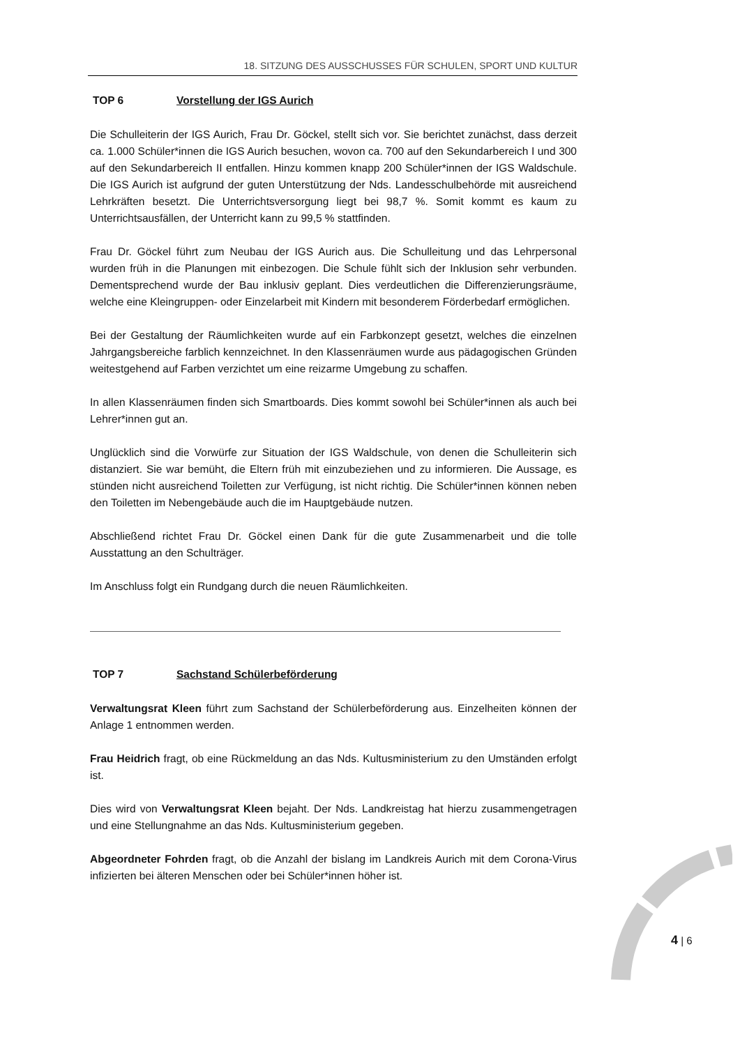18. SITZUNG DES AUSSCHUSSES FÜR SCHULEN, SPORT UND KULTUR
TOP 6 Vorstellung der IGS Aurich
Die Schulleiterin der IGS Aurich, Frau Dr. Göckel, stellt sich vor. Sie berichtet zunächst, dass derzeit ca. 1.000 Schüler*innen die IGS Aurich besuchen, wovon ca. 700 auf den Sekundarbereich I und 300 auf den Sekundarbereich II entfallen. Hinzu kommen knapp 200 Schüler*innen der IGS Waldschule. Die IGS Aurich ist aufgrund der guten Unterstützung der Nds. Landesschulbehörde mit ausreichend Lehrkräften besetzt. Die Unterrichtsversorgung liegt bei 98,7 %. Somit kommt es kaum zu Unterrichtsausfällen, der Unterricht kann zu 99,5 % stattfinden.
Frau Dr. Göckel führt zum Neubau der IGS Aurich aus. Die Schulleitung und das Lehrpersonal wurden früh in die Planungen mit einbezogen. Die Schule fühlt sich der Inklusion sehr verbunden. Dementsprechend wurde der Bau inklusiv geplant. Dies verdeutlichen die Differenzierungsräume, welche eine Kleingruppen- oder Einzelarbeit mit Kindern mit besonderem Förderbedarf ermöglichen.
Bei der Gestaltung der Räumlichkeiten wurde auf ein Farbkonzept gesetzt, welches die einzelnen Jahrgangsbereiche farblich kennzeichnet. In den Klassenräumen wurde aus pädagogischen Gründen weitestgehend auf Farben verzichtet um eine reizarme Umgebung zu schaffen.
In allen Klassenräumen finden sich Smartboards. Dies kommt sowohl bei Schüler*innen als auch bei Lehrer*innen gut an.
Unglücklich sind die Vorwürfe zur Situation der IGS Waldschule, von denen die Schulleiterin sich distanziert. Sie war bemüht, die Eltern früh mit einzubeziehen und zu informieren. Die Aussage, es stünden nicht ausreichend Toiletten zur Verfügung, ist nicht richtig. Die Schüler*innen können neben den Toiletten im Nebengebäude auch die im Hauptgebäude nutzen.
Abschließend richtet Frau Dr. Göckel einen Dank für die gute Zusammenarbeit und die tolle Ausstattung an den Schulträger.
Im Anschluss folgt ein Rundgang durch die neuen Räumlichkeiten.
TOP 7 Sachstand Schülerbeförderung
Verwaltungsrat Kleen führt zum Sachstand der Schülerbeförderung aus. Einzelheiten können der Anlage 1 entnommen werden.
Frau Heidrich fragt, ob eine Rückmeldung an das Nds. Kultusministerium zu den Umständen erfolgt ist.
Dies wird von Verwaltungsrat Kleen bejaht. Der Nds. Landkreistag hat hierzu zusammengetragen und eine Stellungnahme an das Nds. Kultusministerium gegeben.
Abgeordneter Fohrden fragt, ob die Anzahl der bislang im Landkreis Aurich mit dem Corona-Virus infizierten bei älteren Menschen oder bei Schüler*innen höher ist.
4 | 6